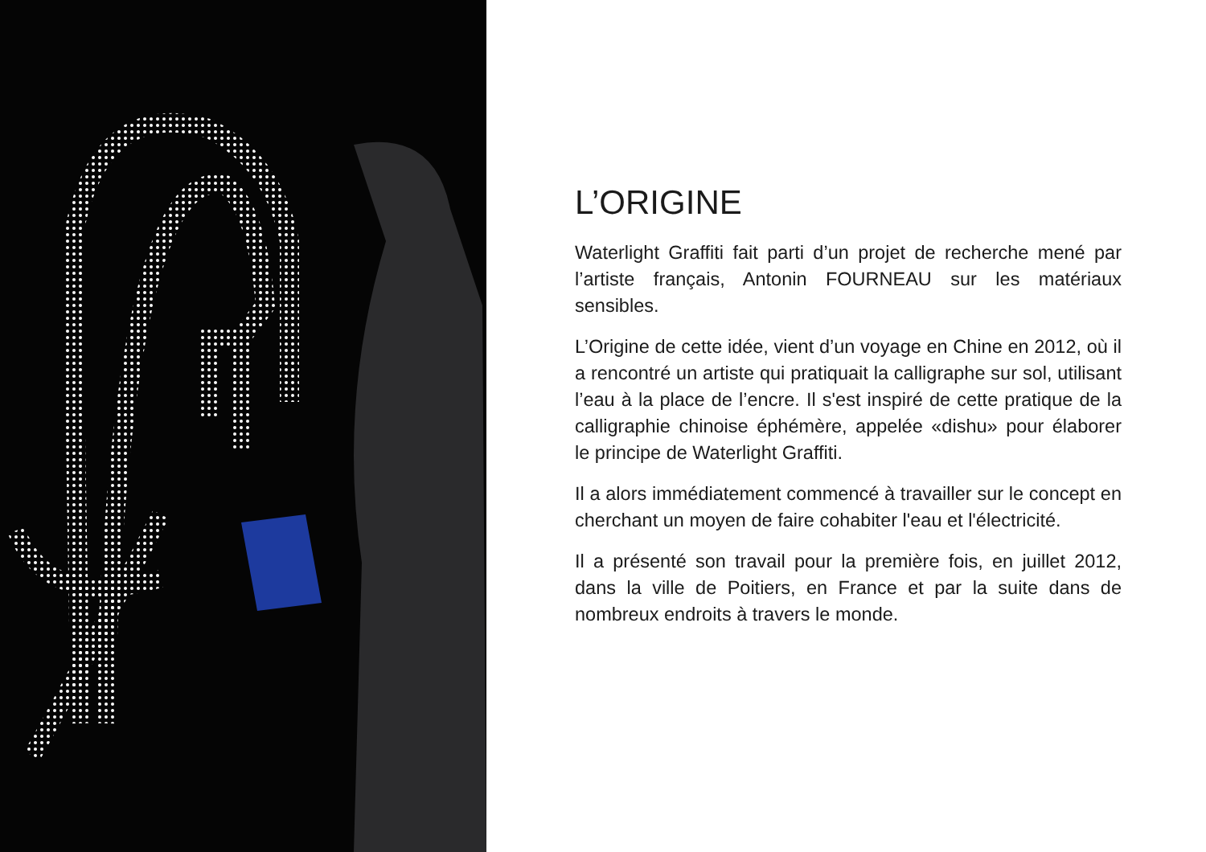L’ORIGINE
Waterlight Graffiti fait parti d’un projet de recherche mené par l’artiste français, Antonin FOURNEAU sur les matériaux sensibles.
L’Origine de cette idée, vient d’un voyage en Chine en 2012, où il a rencontré un artiste qui pratiquait la calligraphe sur sol, utilisant l’eau à la place de l’encre. Il s'est inspiré de cette pratique de la calligraphie chinoise éphémère, appelée «dishu» pour élaborer le principe de Waterlight Graffiti.
Il a alors immédiatement commencé à travailler sur le concept en cherchant un moyen de faire cohabiter l'eau et l'électricité.
Il a présenté son travail pour la première fois, en juillet 2012, dans la ville de Poitiers, en France et par la suite dans de nombreux endroits à travers le monde.